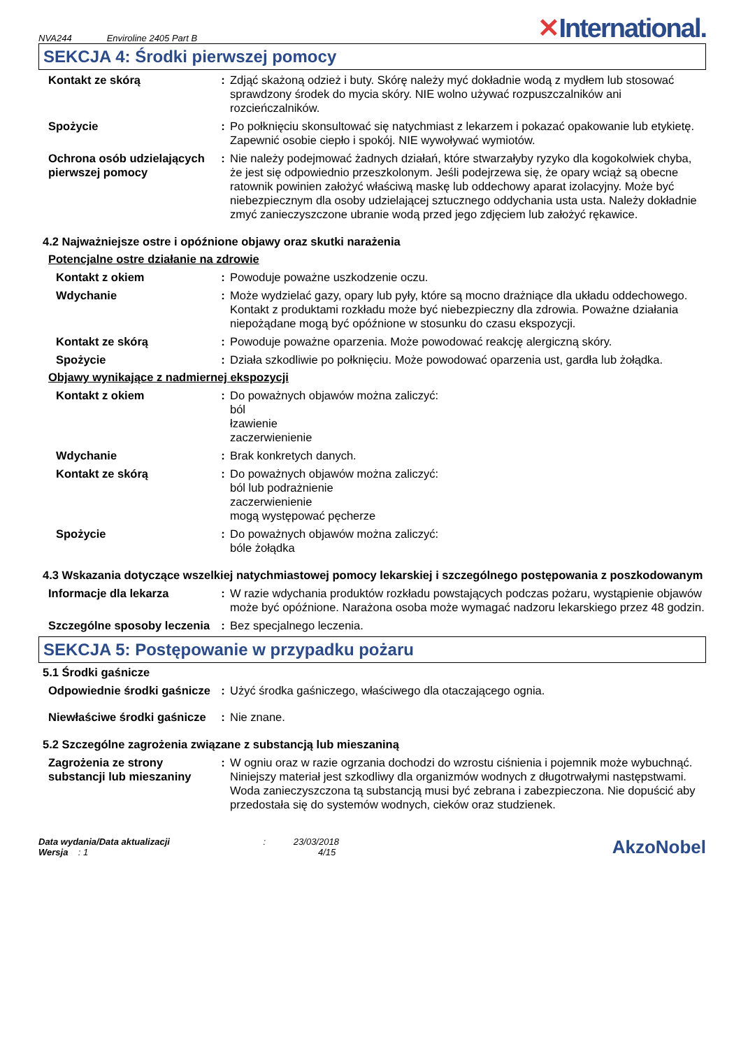NVA244 Enviroline 2405 Part B
✕International.
SEKCJA 4: Środki pierwszej pomocy
Kontakt ze skórą : Zdjąć skażoną odzież i buty. Skórę należy myć dokładnie wodą z mydłem lub stosować sprawdzony środek do mycia skóry. NIE wolno używać rozpuszczalników ani rozcieńczalników.
Spożycie : Po połknięciu skonsultować się natychmiast z lekarzem i pokazać opakowanie lub etykietę. Zapewnić osobie ciepło i spokój. NIE wywoływać wymiotów.
Ochrona osób udzielających pierwszej pomocy
: Nie należy podejmować żadnych działań, które stwarzałyby ryzyko dla kogokolwiek chyba, że jest się odpowiednio przeszkolonym. Jeśli podejrzewa się, że opary wciąż są obecne ratownik powinien założyć właściwą maskę lub oddechowy aparat izolacyjny. Może być niebezpiecznym dla osoby udzielającej sztucznego oddychania usta usta. Należy dokładnie zmyć zanieczyszczone ubranie wodą przed jego zdjęciem lub założyć rękawice.
4.2 Najważniejsze ostre i opóźnione objawy oraz skutki narażenia
Potencjalne ostre działanie na zdrowie
Kontakt z okiem : Powoduje poważne uszkodzenie oczu.
Wdychanie : Może wydzielać gazy, opary lub pyły, które są mocno drażniące dla układu oddechowego. Kontakt z produktami rozkładu może być niebezpieczny dla zdrowia. Poważne działania niepożądane mogą być opóźnione w stosunku do czasu ekspozycji.
Kontakt ze skórą : Powoduje poważne oparzenia. Może powodować reakcję alergiczną skóry.
Spożycie : Działa szkodliwie po połknięciu. Może powodować oparzenia ust, gardła lub żołądka.
Objawy wynikające z nadmiernej ekspozycji
Kontakt z okiem : Do poważnych objawów można zaliczyć:
ból
łzawienie
zaczerwienienie
Wdychanie : Brak konkretych danych.
Kontakt ze skórą : Do poważnych objawów można zaliczyć:
ból lub podrażnienie
zaczerwienienie
mogą występować pęcherze
Spożycie : Do poważnych objawów można zaliczyć:
bóle żołądka
4.3 Wskazania dotyczące wszelkiej natychmiastowej pomocy lekarskiej i szczególnego postępowania z poszkodowanym
Informacje dla lekarza : W razie wdychania produktów rozkładu powstających podczas pożaru, wystąpienie objawów może być opóźnione. Narażona osoba może wymagać nadzoru lekarskiego przez 48 godzin.
Szczególne sposoby leczenia
: Bez specjalnego leczenia.
SEKCJA 5: Postępowanie w przypadku pożaru
5.1 Środki gaśnicze
Odpowiednie środki gaśnicze
: Użyć środka gaśniczego, właściwego dla otaczającego ognia.
Niewłaściwe środki gaśnicze
: Nie znane.
5.2 Szczególne zagrożenia związane z substancją lub mieszaniną
Zagrożenia ze strony substancji lub mieszaniny
: W ogniu oraz w razie ogrzania dochodzi do wzrostu ciśnienia i pojemnik może wybuchnąć. Niniejszy materiał jest szkodliwy dla organizmów wodnych z długotrwałymi następstwami. Woda zanieczyszczona tą substancją musi być zebrana i zabezpieczona. Nie dopuścić aby przedostała się do systemów wodnych, cieków oraz studzienek.
Data wydania/Data aktualizacji : 23/03/2018
Wersja : 1 4/15
AkzoNobel